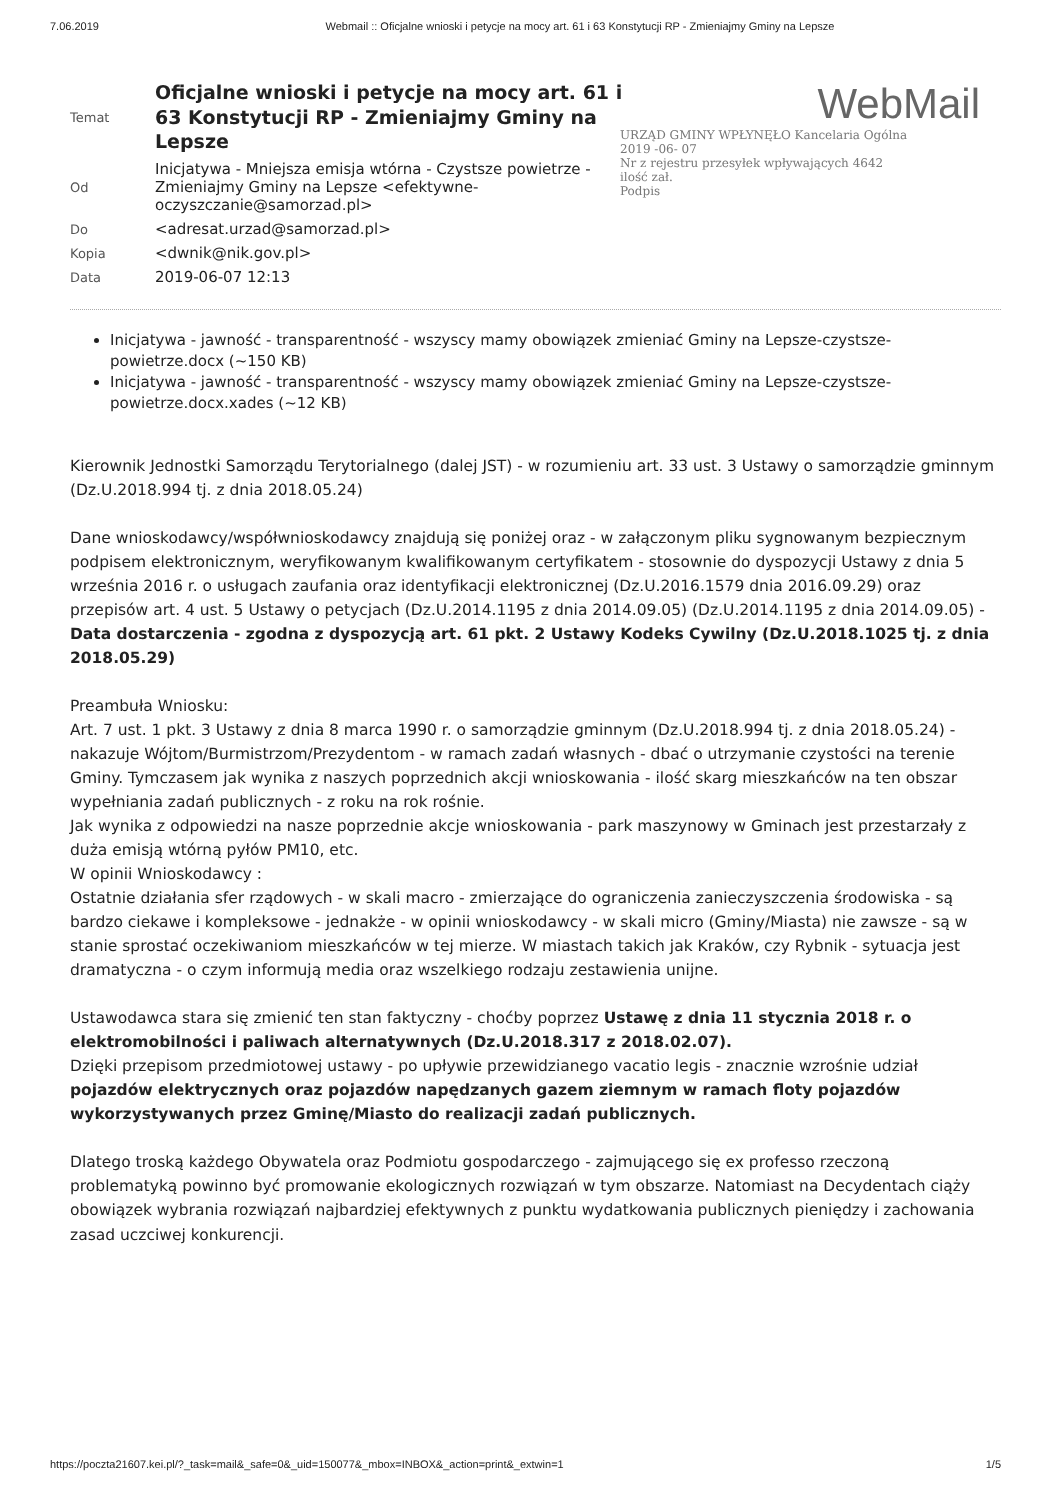7.06.2019 Webmail :: Oficjalne wnioski i petycje na mocy art. 61 i 63 Konstytucji RP - Zmieniajmy Gminy na Lepsze
WebMail
URZĄD GMINY WPŁYNĘŁO Kancelaria Ogólna
2019 -06- 07
Nr z rejestru przesyłek wpływających 4642
ilość zał.
Podpis
| Temat | Oficjalne wnioski i petycje na mocy art. 61 i 63 Konstytucji RP - Zmieniajmy Gminy na Lepsze |
| Od | Inicjatywa - Mniejsza emisja wtórna - Czystsze powietrze - Zmieniajmy Gminy na Lepsze <efektywne-oczyszczanie@samorzad.pl> |
| Do | <adresat.urzad@samorzad.pl> |
| Kopia | <dwnik@nik.gov.pl> |
| Data | 2019-06-07 12:13 |
Inicjatywa - jawność - transparentność - wszyscy mamy obowiązek zmieniać Gminy na Lepsze-czystsze-powietrze.docx (~150 KB)
Inicjatywa - jawność - transparentność - wszyscy mamy obowiązek zmieniać Gminy na Lepsze-czystsze-powietrze.docx.xades (~12 KB)
Kierownik Jednostki Samorządu Terytorialnego (dalej JST) - w rozumieniu art. 33 ust. 3 Ustawy o samorządzie gminnym (Dz.U.2018.994 tj. z dnia 2018.05.24)
Dane wnioskodawcy/współwnioskodawcy znajdują się poniżej oraz - w załączonym pliku sygnowanym bezpiecznym podpisem elektronicznym, weryfikowanym kwalifikowanym certyfikatem - stosownie do dyspozycji Ustawy z dnia 5 września 2016 r. o usługach zaufania oraz identyfikacji elektronicznej (Dz.U.2016.1579 dnia 2016.09.29) oraz przepisów art. 4 ust. 5 Ustawy o petycjach (Dz.U.2014.1195 z dnia 2014.09.05) (Dz.U.2014.1195 z dnia 2014.09.05) - Data dostarczenia - zgodna z dyspozycją art. 61 pkt. 2 Ustawy Kodeks Cywilny (Dz.U.2018.1025 tj. z dnia 2018.05.29)
Preambuła Wniosku:
Art. 7 ust. 1 pkt. 3 Ustawy z dnia 8 marca 1990 r. o samorządzie gminnym (Dz.U.2018.994 tj. z dnia 2018.05.24) - nakazuje Wójtom/Burmistrzom/Prezydentom - w ramach zadań własnych - dbać o utrzymanie czystości na terenie Gminy. Tymczasem jak wynika z naszych poprzednich akcji wnioskowania - ilość skarg mieszkańców na ten obszar wypełniania zadań publicznych - z roku na rok rośnie.
Jak wynika z odpowiedzi na nasze poprzednie akcje wnioskowania - park maszynowy w Gminach jest przestarzały z duża emisją wtórną pyłów PM10, etc.
W opinii Wnioskodawcy :
Ostatnie działania sfer rządowych - w skali macro - zmierzające do ograniczenia zanieczyszczenia środowiska - są bardzo ciekawe i kompleksowe - jednakże - w opinii wnioskodawcy - w skali micro (Gminy/Miasta) nie zawsze - są w stanie sprostać oczekiwaniom mieszkańców w tej mierze. W miastach takich jak Kraków, czy Rybnik - sytuacja jest dramatyczna - o czym informują media oraz wszelkiego rodzaju zestawienia unijne.
Ustawodawca stara się zmienić ten stan faktyczny - choćby poprzez Ustawę z dnia 11 stycznia 2018 r. o elektromobilności i paliwach alternatywnych (Dz.U.2018.317 z 2018.02.07).
Dzięki przepisom przedmiotowej ustawy - po upływie przewidzianego vacatio legis - znacznie wzrośnie udział pojazdów elektrycznych oraz pojazdów napędzanych gazem ziemnym w ramach floty pojazdów wykorzystywanych przez Gminę/Miasto do realizacji zadań publicznych.
Dlatego troską każdego Obywatela oraz Podmiotu gospodarczego - zajmującego się ex professo rzeczoną problematyką powinno być promowanie ekologicznych rozwiązań w tym obszarze. Natomiast na Decydentach ciąży obowiązek wybrania rozwiązań najbardziej efektywnych z punktu wydatkowania publicznych pieniędzy i zachowania zasad uczciwej konkurencji.
https://poczta21607.kei.pl/?_task=mail&_safe=0&_uid=150077&_mbox=INBOX&_action=print&_extwin=1 1/5